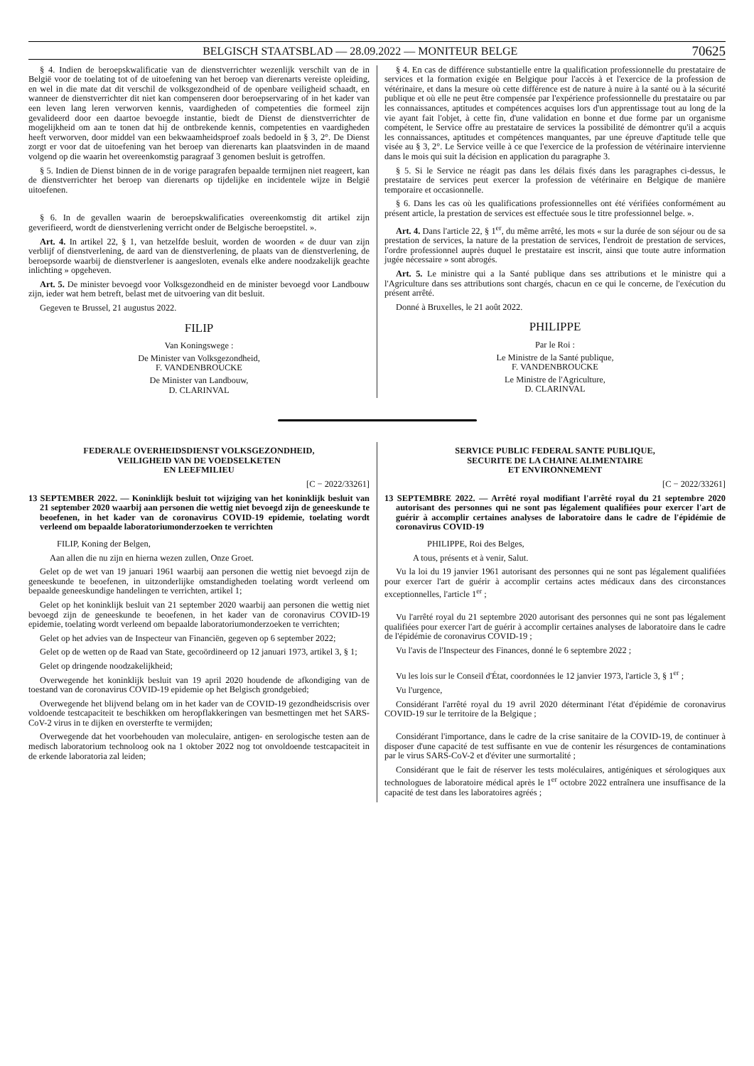BELGISCH STAATSBLAD — 28.09.2022 — MONITEUR BELGE 70625
§ 4. Indien de beroepskwalificatie van de dienstverrichter wezenlijk verschilt van de in België voor de toelating tot of de uitoefening van het beroep van dierenarts vereiste opleiding, en wel in die mate dat dit verschil de volksgezondheid of de openbare veiligheid schaadt, en wanneer de dienstverrichter dit niet kan compenseren door beroepservaring of in het kader van een leven lang leren verworven kennis, vaardigheden of competenties die formeel zijn gevalideerd door een daartoe bevoegde instantie, biedt de Dienst de dienstverrichter de mogelijkheid om aan te tonen dat hij de ontbrekende kennis, competenties en vaardigheden heeft verworven, door middel van een bekwaamheidsproef zoals bedoeld in § 3, 2°. De Dienst zorgt er voor dat de uitoefening van het beroep van dierenarts kan plaatsvinden in de maand volgend op die waarin het overeenkomstig paragraaf 3 genomen besluit is getroffen.
§ 5. Indien de Dienst binnen de in de vorige paragrafen bepaalde termijnen niet reageert, kan de dienstverrichter het beroep van dierenarts op tijdelijke en incidentele wijze in België uitoefenen.
§ 6. In de gevallen waarin de beroepskwalificaties overeenkomstig dit artikel zijn geverifieerd, wordt de dienstverlening verricht onder de Belgische beroepstitel. ».
Art. 4. In artikel 22, § 1, van hetzelfde besluit, worden de woorden « de duur van zijn verblijf of dienstverlening, de aard van de dienstverlening, de plaats van de dienstverlening, de beroepsorde waarbij de dienstverlener is aangesloten, evenals elke andere noodzakelijk geachte inlichting » opgeheven.
Art. 5. De minister bevoegd voor Volksgezondheid en de minister bevoegd voor Landbouw zijn, ieder wat hem betreft, belast met de uitvoering van dit besluit.
Gegeven te Brussel, 21 augustus 2022.
FILIP
Van Koningswege :
De Minister van Volksgezondheid,
F. VANDENBROUCKE
De Minister van Landbouw,
D. CLARINVAL
§ 4. En cas de différence substantielle entre la qualification professionnelle du prestataire de services et la formation exigée en Belgique pour l'accès à et l'exercice de la profession de vétérinaire, et dans la mesure où cette différence est de nature à nuire à la santé ou à la sécurité publique et où elle ne peut être compensée par l'expérience professionnelle du prestataire ou par les connaissances, aptitudes et compétences acquises lors d'un apprentissage tout au long de la vie ayant fait l'objet, à cette fin, d'une validation en bonne et due forme par un organisme compétent, le Service offre au prestataire de services la possibilité de démontrer qu'il a acquis les connaissances, aptitudes et compétences manquantes, par une épreuve d'aptitude telle que visée au § 3, 2°. Le Service veille à ce que l'exercice de la profession de vétérinaire intervienne dans le mois qui suit la décision en application du paragraphe 3.
§ 5. Si le Service ne réagit pas dans les délais fixés dans les paragraphes ci-dessus, le prestataire de services peut exercer la profession de vétérinaire en Belgique de manière temporaire et occasionnelle.
§ 6. Dans les cas où les qualifications professionnelles ont été vérifiées conformément au présent article, la prestation de services est effectuée sous le titre professionnel belge. ».
Art. 4. Dans l'article 22, § 1<sup>er</sup>, du même arrêté, les mots « sur la durée de son séjour ou de sa prestation de services, la nature de la prestation de services, l'endroit de prestation de services, l'ordre professionnel auprès duquel le prestataire est inscrit, ainsi que toute autre information jugée nécessaire » sont abrogés.
Art. 5. Le ministre qui a la Santé publique dans ses attributions et le ministre qui a l'Agriculture dans ses attributions sont chargés, chacun en ce qui le concerne, de l'exécution du présent arrêté.
Donné à Bruxelles, le 21 août 2022.
PHILIPPE
Par le Roi :
Le Ministre de la Santé publique,
F. VANDENBROUCKE
Le Ministre de l'Agriculture,
D. CLARINVAL
FEDERALE OVERHEIDSDIENST VOLKSGEZONDHEID,
VEILIGHEID VAN DE VOEDSELKETEN
EN LEEFMILIEU
[C − 2022/33261]
13 SEPTEMBER 2022. — Koninklijk besluit tot wijziging van het koninklijk besluit van 21 september 2020 waarbij aan personen die wettig niet bevoegd zijn de geneeskunde te beoefenen, in het kader van de coronavirus COVID-19 epidemie, toelating wordt verleend om bepaalde laboratoriumonderzoeken te verrichten
FILIP, Koning der Belgen,
Aan allen die nu zijn en hierna wezen zullen, Onze Groet.
Gelet op de wet van 19 januari 1961 waarbij aan personen die wettig niet bevoegd zijn de geneeskunde te beoefenen, in uitzonderlijke omstandigheden toelating wordt verleend om bepaalde geneeskundige handelingen te verrichten, artikel 1;
Gelet op het koninklijk besluit van 21 september 2020 waarbij aan personen die wettig niet bevoegd zijn de geneeskunde te beoefenen, in het kader van de coronavirus COVID-19 epidemie, toelating wordt verleend om bepaalde laboratoriumonderzoeken te verrichten;
Gelet op het advies van de Inspecteur van Financiën, gegeven op 6 september 2022;
Gelet op de wetten op de Raad van State, gecoördineerd op 12 januari 1973, artikel 3, § 1;
Gelet op dringende noodzakelijkheid;
Overwegende het koninklijk besluit van 19 april 2020 houdende de afkondiging van de toestand van de coronavirus COVID-19 epidemie op het Belgisch grondgebied;
Overwegende het blijvend belang om in het kader van de COVID-19 gezondheidscrisis over voldoende testcapaciteit te beschikken om heropflakkeringen van besmettingen met het SARS-CoV-2 virus in te dijken en oversterfte te vermijden;
Overwegende dat het voorbehouden van moleculaire, antigen- en serologische testen aan de medisch laboratorium technoloog ook na 1 oktober 2022 nog tot onvoldoende testcapaciteit in de erkende laboratoria zal leiden;
SERVICE PUBLIC FEDERAL SANTE PUBLIQUE,
SECURITE DE LA CHAINE ALIMENTAIRE
ET ENVIRONNEMENT
[C − 2022/33261]
13 SEPTEMBRE 2022. — Arrêté royal modifiant l'arrêté royal du 21 septembre 2020 autorisant des personnes qui ne sont pas légalement qualifiées pour exercer l'art de guérir à accomplir certaines analyses de laboratoire dans le cadre de l'épidémie de coronavirus COVID-19
PHILIPPE, Roi des Belges,
A tous, présents et à venir, Salut.
Vu la loi du 19 janvier 1961 autorisant des personnes qui ne sont pas légalement qualifiées pour exercer l'art de guérir à accomplir certains actes médicaux dans des circonstances exceptionnelles, l'article 1<sup>er</sup> ;
Vu l'arrêté royal du 21 septembre 2020 autorisant des personnes qui ne sont pas légalement qualifiées pour exercer l'art de guérir à accomplir certaines analyses de laboratoire dans le cadre de l'épidémie de coronavirus COVID-19 ;
Vu l'avis de l'Inspecteur des Finances, donné le 6 septembre 2022 ;
Vu les lois sur le Conseil d'État, coordonnées le 12 janvier 1973, l'article 3, § 1<sup>er</sup> ;
Vu l'urgence,
Considérant l'arrêté royal du 19 avril 2020 déterminant l'état d'épidémie de coronavirus COVID-19 sur le territoire de la Belgique ;
Considérant l'importance, dans le cadre de la crise sanitaire de la COVID-19, de continuer à disposer d'une capacité de test suffisante en vue de contenir les résurgences de contaminations par le virus SARS-CoV-2 et d'éviter une surmortalité ;
Considérant que le fait de réserver les tests moléculaires, antigéniques et sérologiques aux technologues de laboratoire médical après le 1<sup>er</sup> octobre 2022 entraînera une insuffisance de la capacité de test dans les laboratoires agréés ;